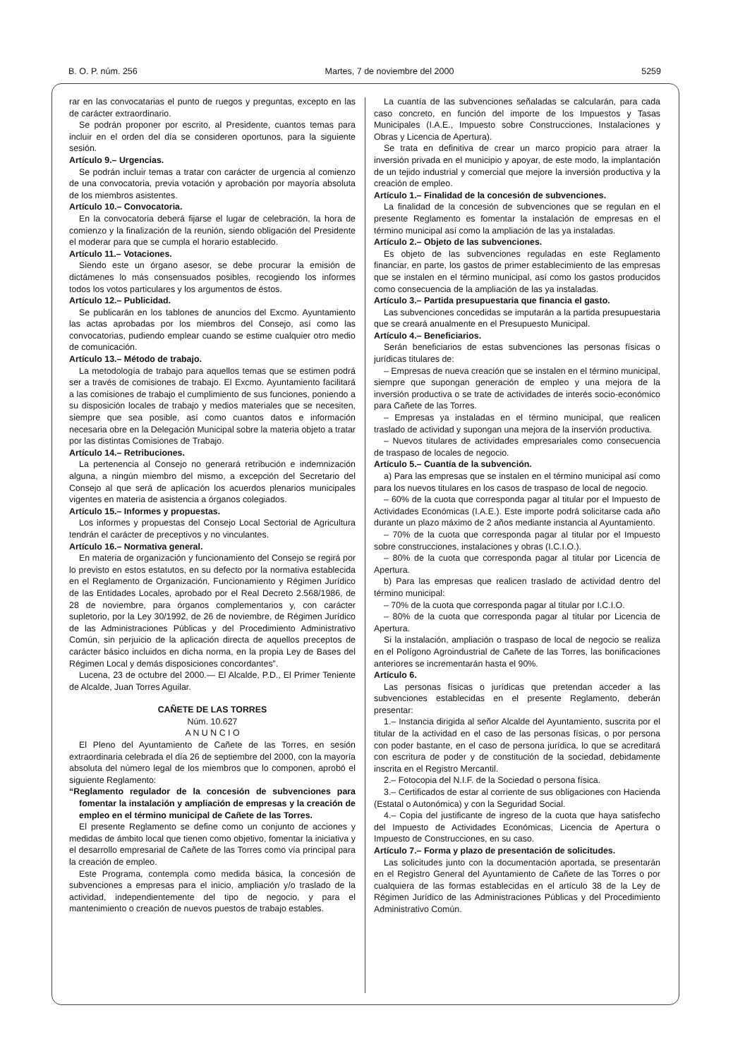B. O. P. núm. 256 Martes, 7 de noviembre del 2000 5259
rar en las convocatarias el punto de ruegos y preguntas, excepto en las de carácter extraordinario.
Se podrán proponer por escrito, al Presidente, cuantos temas para incluir en el orden del día se consideren oportunos, para la siguiente sesión.
Artículo 9.– Urgencias.
Se podrán incluir temas a tratar con carácter de urgencia al comienzo de una convocatoria, previa votación y aprobación por mayoría absoluta de los miembros asistentes.
Artículo 10.– Convocatoria.
En la convocatoria deberá fijarse el lugar de celebración, la hora de comienzo y la finalización de la reunión, siendo obligación del Presidente el moderar para que se cumpla el horario establecido.
Artículo 11.– Votaciones.
Siendo este un órgano asesor, se debe procurar la emisión de dictámenes lo más consensuados posibles, recogiendo los informes todos los votos particulares y los argumentos de éstos.
Artículo 12.– Publicidad.
Se publicarán en los tablones de anuncios del Excmo. Ayuntamiento las actas aprobadas por los miembros del Consejo, así como las convocatorias, pudiendo emplear cuando se estime cualquier otro medio de comunicación.
Artículo 13.– Método de trabajo.
La metodología de trabajo para aquellos temas que se estimen podrá ser a través de comisiones de trabajo. El Excmo. Ayuntamiento facilitará a las comisiones de trabajo el cumplimiento de sus funciones, poniendo a su disposición locales de trabajo y medios materiales que se necesiten, siempre que sea posible, así como cuantos datos e información necesaria obre en la Delegación Municipal sobre la materia objeto a tratar por las distintas Comisiones de Trabajo.
Artículo 14.– Retribuciones.
La pertenencia al Consejo no generará retribución e indemnización alguna, a ningún miembro del mismo, a excepción del Secretario del Consejo al que será de aplicación los acuerdos plenarios municipales vigentes en materia de asistencia a órganos colegiados.
Artículo 15.– Informes y propuestas.
Los informes y propuestas del Consejo Local Sectorial de Agricultura tendrán el carácter de preceptivos y no vinculantes.
Artículo 16.– Normativa general.
En materia de organización y funcionamiento del Consejo se regirá por lo previsto en estos estatutos, en su defecto por la normativa establecida en el Reglamento de Organización, Funcionamiento y Régimen Jurídico de las Entidades Locales, aprobado por el Real Decreto 2.568/1986, de 28 de noviembre, para órganos complementarios y, con carácter supletorio, por la Ley 30/1992, de 26 de noviembre, de Régimen Jurídico de las Administraciones Públicas y del Procedimiento Administrativo Común, sin perjuicio de la aplicación directa de aquellos preceptos de carácter básico incluidos en dicha norma, en la propia Ley de Bases del Régimen Local y demás disposiciones concordantes”.
Lucena, 23 de octubre del 2000.— El Alcalde, P.D., El Primer Teniente de Alcalde, Juan Torres Aguilar.
CAÑETE DE LAS TORRES
Núm. 10.627
A N U N C I O
El Pleno del Ayuntamiento de Cañete de las Torres, en sesión extraordinaria celebrada el día 26 de septiembre del 2000, con la mayoría absoluta del número legal de los miembros que lo componen, aprobó el siguiente Reglamento:
“Reglamento regulador de la concesión de subvenciones para fomentar la instalación y ampliación de empresas y la creación de empleo en el término municipal de Cañete de las Torres.
El presente Reglamento se define como un conjunto de acciones y medidas de ámbito local que tienen como objetivo, fomentar la iniciativa y el desarrollo empresarial de Cañete de las Torres como vía principal para la creación de empleo.
Este Programa, contempla como medida básica, la concesión de subvenciones a empresas para el inicio, ampliación y/o traslado de la actividad, independientemente del tipo de negocio, y para el mantenimiento o creación de nuevos puestos de trabajo estables.
La cuantía de las subvenciones señaladas se calcularán, para cada caso concreto, en función del importe de los Impuestos y Tasas Municipales (I.A.E., Impuesto sobre Construcciones, Instalaciones y Obras y Licencia de Apertura).
Se trata en definitiva de crear un marco propicio para atraer la inversión privada en el municipio y apoyar, de este modo, la implantación de un tejido industrial y comercial que mejore la inversión productiva y la creación de empleo.
Artículo 1.– Finalidad de la concesión de subvenciones.
La finalidad de la concesión de subvenciones que se regulan en el presente Reglamento es fomentar la instalación de empresas en el término municipal así como la ampliación de las ya instaladas.
Artículo 2.– Objeto de las subvenciones.
Es objeto de las subvenciones reguladas en este Reglamento financiar, en parte, los gastos de primer establecimiento de las empresas que se instalen en el término municipal, así como los gastos producidos como consecuencia de la ampliación de las ya instaladas.
Artículo 3.– Partida presupuestaria que financia el gasto.
Las subvenciones concedidas se imputarán a la partida presupuestaria que se creará anualmente en el Presupuesto Municipal.
Artículo 4.– Beneficiarios.
Serán beneficiarios de estas subvenciones las personas físicas o jurídicas titulares de:
– Empresas de nueva creación que se instalen en el término municipal, siempre que supongan generación de empleo y una mejora de la inversión productiva o se trate de actividades de interés socio-económico para Cañete de las Torres.
– Empresas ya instaladas en el término municipal, que realicen traslado de actividad y supongan una mejora de la inservión productiva.
– Nuevos titulares de actividades empresariales como consecuencia de traspaso de locales de negocio.
Artículo 5.– Cuantía de la subvención.
a) Para las empresas que se instalen en el término municipal así como para los nuevos titulares en los casos de traspaso de local de negocio.
– 60% de la cuota que corresponda pagar al titular por el Impuesto de Actividades Económicas (I.A.E.). Este importe podrá solicitarse cada año durante un plazo máximo de 2 años mediante instancia al Ayuntamiento.
– 70% de la cuota que corresponda pagar al titular por el Impuesto sobre construcciones, instalaciones y obras (I.C.I.O.).
– 80% de la cuota que corresponda pagar al titular por Licencia de Apertura.
b) Para las empresas que realicen traslado de actividad dentro del término municipal:
– 70% de la cuota que corresponda pagar al titular por I.C.I.O.
– 80% de la cuota que corresponda pagar al titular por Licencia de Apertura.
Si la instalación, ampliación o traspaso de local de negocio se realiza en el Polígono Agroindustrial de Cañete de las Torres, las bonificaciones anteriores se incrementarán hasta el 90%.
Artículo 6.
Las personas físicas o jurídicas que pretendan acceder a las subvenciones establecidas en el presente Reglamento, deberán presentar:
1.– Instancia dirigida al señor Alcalde del Ayuntamiento, suscrita por el titular de la actividad en el caso de las personas físicas, o por persona con poder bastante, en el caso de persona jurídica, lo que se acreditará con escritura de poder y de constitución de la sociedad, debidamente inscrita en el Registro Mercantil.
2.– Fotocopia del N.I.F. de la Sociedad o persona física.
3.– Certificados de estar al corriente de sus obligaciones con Hacienda (Estatal o Autonómica) y con la Seguridad Social.
4.– Copia del justificante de ingreso de la cuota que haya satisfecho del Impuesto de Actividades Económicas, Licencia de Apertura o Impuesto de Construcciones, en su caso.
Artículo 7.– Forma y plazo de presentación de solicitudes.
Las solicitudes junto con la documentación aportada, se presentarán en el Registro General del Ayuntamiento de Cañete de las Torres o por cualquiera de las formas establecidas en el artículo 38 de la Ley de Régimen Jurídico de las Administraciones Públicas y del Procedimiento Administrativo Común.